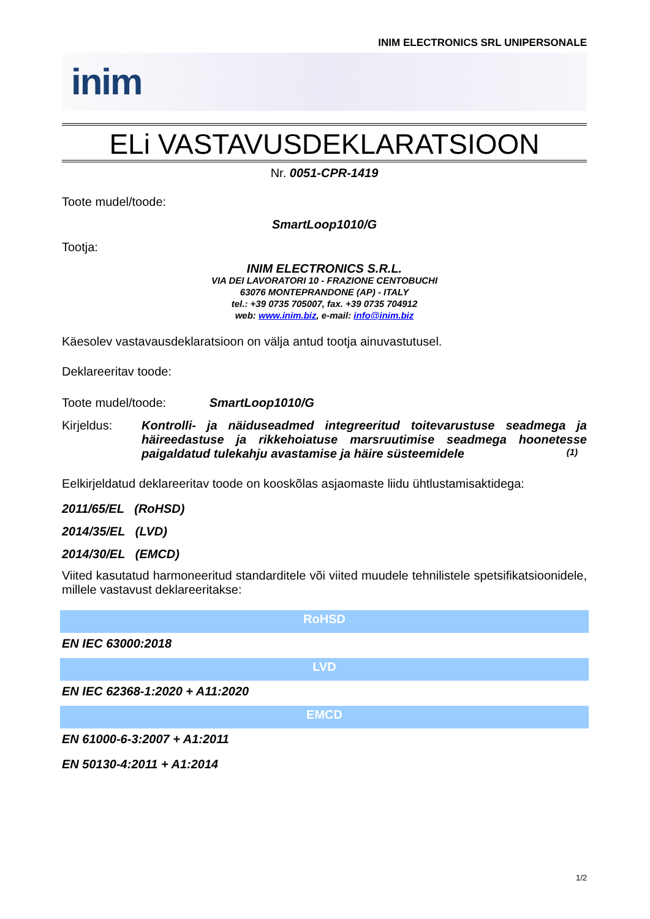INIM ELECTRONICS SRL UNIPERSONALE
inim
ELi VASTAVUSDEKLARATSIOON
Nr. 0051-CPR-1419
Toote mudel/toode:
SmartLoop1010/G
Tootja:
INIM ELECTRONICS S.R.L.
VIA DEI LAVORATORI 10 - FRAZIONE CENTOBUCHI
63076 MONTEPRANDONE (AP) - ITALY
tel.: +39 0735 705007, fax. +39 0735 704912
web: www.inim.biz, e-mail: info@inim.biz
Käesolev vastavausdeklaratsioon on välja antud tootja ainuvastutusel.
Deklareeritav toode:
Toote mudel/toode: SmartLoop1010/G
Kirjeldus: Kontrolli- ja näiduseadmed integreeritud toitevarustuse seadmega ja häireedastuse ja rikkehoiatuse marsruutimise seadmega hoonetesse paigaldatud tulekahju avastamise ja häire süsteemidele (1)
Eelkirjeldatud deklareeritav toode on kooskõlas asjaomaste liidu ühtlustamisaktidega:
2011/65/EL (RoHSD)
2014/35/EL (LVD)
2014/30/EL (EMCD)
Viited kasutatud harmoneeritud standarditele või viited muudele tehnilistele spetsifikatsioonidele, millele vastavust deklareeritakse:
RoHSD
EN IEC 63000:2018
LVD
EN IEC 62368-1:2020 + A11:2020
EMCD
EN 61000-6-3:2007 + A1:2011
EN 50130-4:2011 + A1:2014
1/2